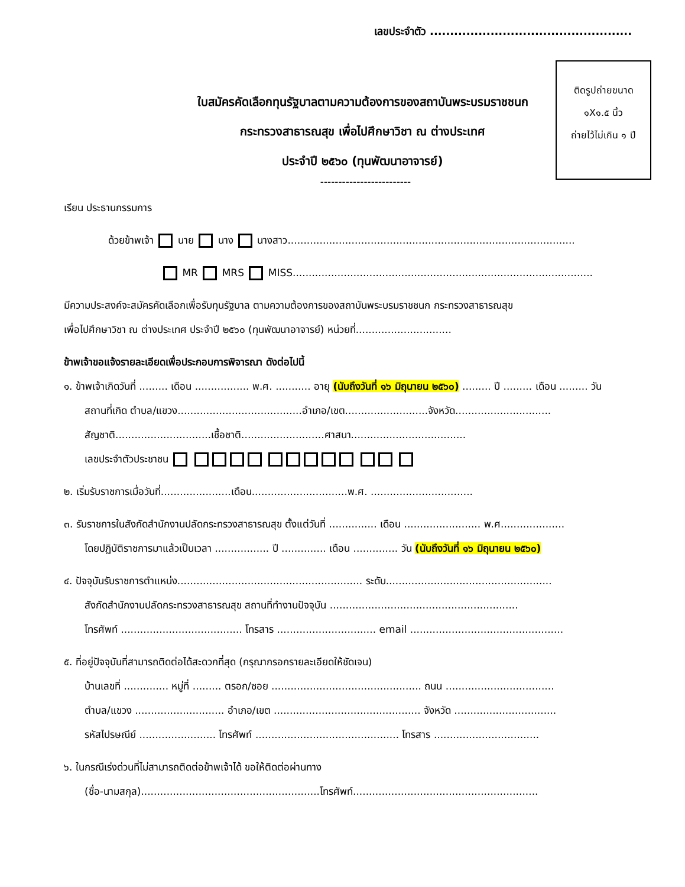เลขประจำตัว ..................................................
ติดรูปถ่ายขนาด
๑X๑.๕ นิ้ว
ถ่ายไว้ไม่เกิน ๑ ปี
ใบสมัครคัดเลือกทุนรัฐบาลตามความต้องการของสถาบันพระบรมราชชนก
กระทรวงสาธารณสุข เพื่อไปศึกษาวิชา ณ ต่างประเทศ
ประจำปี ๒๕๖๐ (ทุนพัฒนาอาจารย์)
-------------------------
เรียน ประธานกรรมการ
ด้วยข้าพเจ้า นาย นาง นางสาว..........................................................................................
MR MRS MISS..............................................................................................
มีความประสงค์จะสมัครคัดเลือกเพื่อรับทุนรัฐบาล ตามความต้องการของสถาบันพระบรมราชชนก กระทรวงสาธารณสุข
เพื่อไปศึกษาวิชา ณ ต่างประเทศ ประจำปี ๒๕๖๐ (ทุนพัฒนาอาจารย์) หน่วยที่..............................
ข้าพเจ้าขอแจ้งรายละเอียดเพื่อประกอบการพิจารณา ดังต่อไปนี้
๑. ข้าพเจ้าเกิดวันที่ ......... เดือน ................. พ.ศ. ........... อายุ (นับถึงวันที่ ๑๖ มิถุนายน ๒๕๖๐) ......... ปี ......... เดือน ......... วัน
สถานที่เกิด ตำบล/แขวง.......................................อำเภอ/เขต..........................จังหวัด..............................
สัญชาติ..............................เชื้อชาติ..........................ศาสนา....................................
เลขประจำตัวประชาชน
๒. เริ่มรับราชการเมื่อวันที่......................เดือน..............................พ.ศ. ................................
๓. รับราชการในสังกัดสำนักงานปลัดกระทรวงสาธารณสุข ตั้งแต่วันที่ ............... เดือน ........................ พ.ศ....................
โดยปฏิบัติราชการมาแล้วเป็นเวลา ................. ปี .............. เดือน .............. วัน (นับถึงวันที่ ๑๖ มิถุนายน ๒๕๖๐)
๔. ปัจจุบันรับราชการตำแหน่ง.......................................................... ระดับ....................................................
สังกัดสำนักงานปลัดกระทรวงสาธารณสุข สถานที่ทำงานปัจจุบัน ...........................................................
โทรศัพท์ ...................................... โทรสาร ............................... email ................................................
๕. ที่อยู่ปัจจุบันที่สามารถติดต่อได้สะดวกที่สุด (กรุณากรอกรายละเอียดให้ชัดเจน)
บ้านเลขที่ .............. หมู่ที่ ......... ตรอก/ซอย ............................................... ถนน ..................................
ตำบล/แขวง ............................ อำเภอ/เขต .............................................. จังหวัด ................................
รหัสไปรษณีย์ ........................ โทรศัพท์ ............................................. โทรสาร .................................
๖. ในกรณีเร่งด่วนที่ไม่สามารถติดต่อข้าพเจ้าได้ ขอให้ติดต่อผ่านทาง
(ชื่อ-นามสกุล)........................................................โทรศัพท์..........................................................